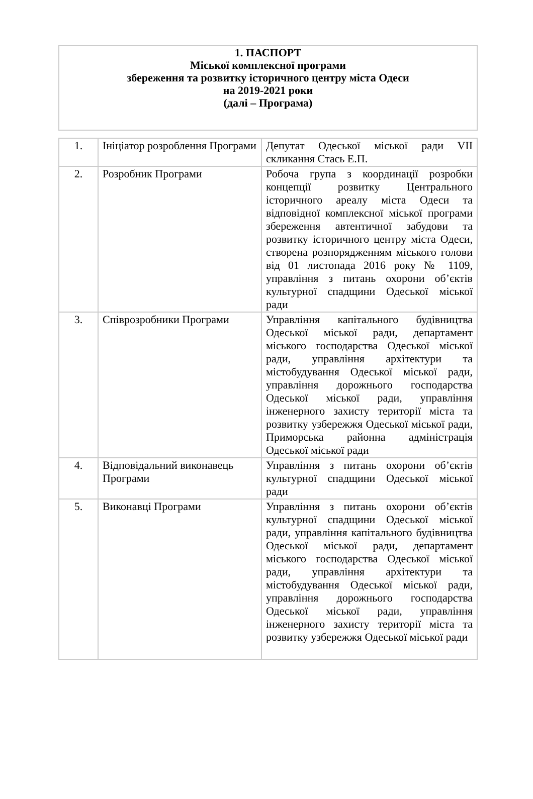1. ПАСПОРТ
Міської комплексної програми
збереження та розвитку історичного центру міста Одеси
на 2019-2021 роки
(далі – Програма)
| 1. | Ініціатор розроблення Програми | Депутат Одеської міської ради VII скликання Стась Е.П. |
| 2. | Розробник Програми | Робоча група з координації розробки концепції розвитку Центрального історичного ареалу міста Одеси та відповідної комплексної міської програми збереження автентичної забудови та розвитку історичного центру міста Одеси, створена розпорядженням міського голови від 01 листопада 2016 року № 1109, управління з питань охорони об’єктів культурної спадщини Одеської міської ради |
| 3. | Співрозробники Програми | Управління капітального будівництва Одеської міської ради, департамент міського господарства Одеської міської ради, управління архітектури та містобудування Одеської міської ради, управління дорожнього господарства Одеської міської ради, управління інженерного захисту території міста та розвитку узбережжя Одеської міської ради, Приморська районна адміністрація Одеської міської ради |
| 4. | Відповідальний виконавець Програми | Управління з питань охорони об’єктів культурної спадщини Одеської міської ради |
| 5. | Виконавці Програми | Управління з питань охорони об’єктів культурної спадщини Одеської міської ради, управління капітального будівництва Одеської міської ради, департамент міського господарства Одеської міської ради, управління архітектури та містобудування Одеської міської ради, управління дорожнього господарства Одеської міської ради, управління інженерного захисту території міста та розвитку узбережжя Одеської міської ради |